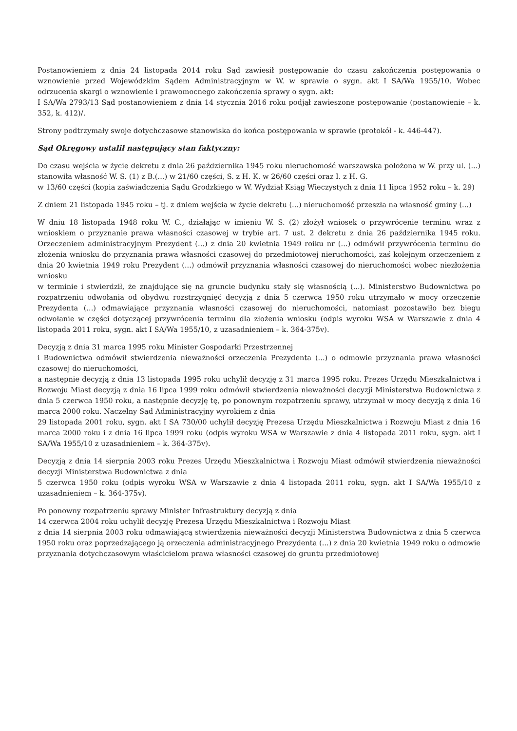Postanowieniem z dnia 24 listopada 2014 roku Sąd zawiesił postępowanie do czasu zakończenia postępowania o wznowienie przed Wojewódzkim Sądem Administracyjnym w W. w sprawie o sygn. akt I SA/Wa 1955/10. Wobec odrzucenia skargi o wznowienie i prawomocnego zakończenia sprawy o sygn. akt:
I SA/Wa 2793/13 Sąd postanowieniem z dnia 14 stycznia 2016 roku podjął zawieszone postępowanie (postanowienie – k. 352, k. 412)/.
Strony podtrzymały swoje dotychczasowe stanowiska do końca postępowania w sprawie (protokół - k. 446-447).
Sąd Okręgowy ustalił następujący stan faktyczny:
Do czasu wejścia w życie dekretu z dnia 26 października 1945 roku nieruchomość warszawska położona w W. przy ul. (...) stanowiła własność W. S. (1) z B.(...) w 21/60 części, S. z H. K. w 26/60 części oraz I. z H. G.
w 13/60 części (kopia zaświadczenia Sądu Grodzkiego w W. Wydział Ksiąg Wieczystych z dnia 11 lipca 1952 roku – k. 29)
Z dniem 21 listopada 1945 roku – tj. z dniem wejścia w życie dekretu (...) nieruchomość przeszła na własność gminy (...)
W dniu 18 listopada 1948 roku W. C., działając w imieniu W. S. (2) złożył wniosek o przywrócenie terminu wraz z wnioskiem o przyznanie prawa własności czasowej w trybie art. 7 ust. 2 dekretu z dnia 26 października 1945 roku. Orzeczeniem administracyjnym Prezydent (...) z dnia 20 kwietnia 1949 roiku nr (...) odmówił przywrócenia terminu do złożenia wniosku do przyznania prawa własności czasowej do przedmiotowej nieruchomości, zaś kolejnym orzeczeniem z dnia 20 kwietnia 1949 roku Prezydent (...) odmówił przyznania własności czasowej do nieruchomości wobec niezłożenia wniosku
w terminie i stwierdził, że znajdujące się na gruncie budynku stały się własnością (...). Ministerstwo Budownictwa po rozpatrzeniu odwołania od obydwu rozstrzygnięć decyzją z dnia 5 czerwca 1950 roku utrzymało w mocy orzeczenie Prezydenta (...) odmawiające przyznania własności czasowej do nieruchomości, natomiast pozostawiło bez biegu odwołanie w części dotyczącej przywrócenia terminu dla złożenia wniosku (odpis wyroku WSA w Warszawie z dnia 4 listopada 2011 roku, sygn. akt I SA/Wa 1955/10, z uzasadnieniem – k. 364-375v).
Decyzją z dnia 31 marca 1995 roku Minister Gospodarki Przestrzennej
i Budownictwa odmówił stwierdzenia nieważności orzeczenia Prezydenta (...) o odmowie przyznania prawa własności czasowej do nieruchomości,
a następnie decyzją z dnia 13 listopada 1995 roku uchylił decyzję z 31 marca 1995 roku. Prezes Urzędu Mieszkalnictwa i Rozwoju Miast decyzją z dnia 16 lipca 1999 roku odmówił stwierdzenia nieważności decyzji Ministerstwa Budownictwa z dnia 5 czerwca 1950 roku, a następnie decyzję tę, po ponownym rozpatrzeniu sprawy, utrzymał w mocy decyzją z dnia 16 marca 2000 roku. Naczelny Sąd Administracyjny wyrokiem z dnia
29 listopada 2001 roku, sygn. akt I SA 730/00 uchylił decyzję Prezesa Urzędu Mieszkalnictwa i Rozwoju Miast z dnia 16 marca 2000 roku i z dnia 16 lipca 1999 roku (odpis wyroku WSA w Warszawie z dnia 4 listopada 2011 roku, sygn. akt I SA/Wa 1955/10 z uzasadnieniem – k. 364-375v).
Decyzją z dnia 14 sierpnia 2003 roku Prezes Urzędu Mieszkalnictwa i Rozwoju Miast odmówił stwierdzenia nieważności decyzji Ministerstwa Budownictwa z dnia
5 czerwca 1950 roku (odpis wyroku WSA w Warszawie z dnia 4 listopada 2011 roku, sygn. akt I SA/Wa 1955/10 z uzasadnieniem – k. 364-375v).
Po ponowny rozpatrzeniu sprawy Minister Infrastruktury decyzją z dnia
14 czerwca 2004 roku uchylił decyzję Prezesa Urzędu Mieszkalnictwa i Rozwoju Miast
z dnia 14 sierpnia 2003 roku odmawiającą stwierdzenia nieważności decyzji Ministerstwa Budownictwa z dnia 5 czerwca 1950 roku oraz poprzedzającego ją orzeczenia administracyjnego Prezydenta (...) z dnia 20 kwietnia 1949 roku o odmowie przyznania dotychczasowym właścicielom prawa własności czasowej do gruntu przedmiotowej